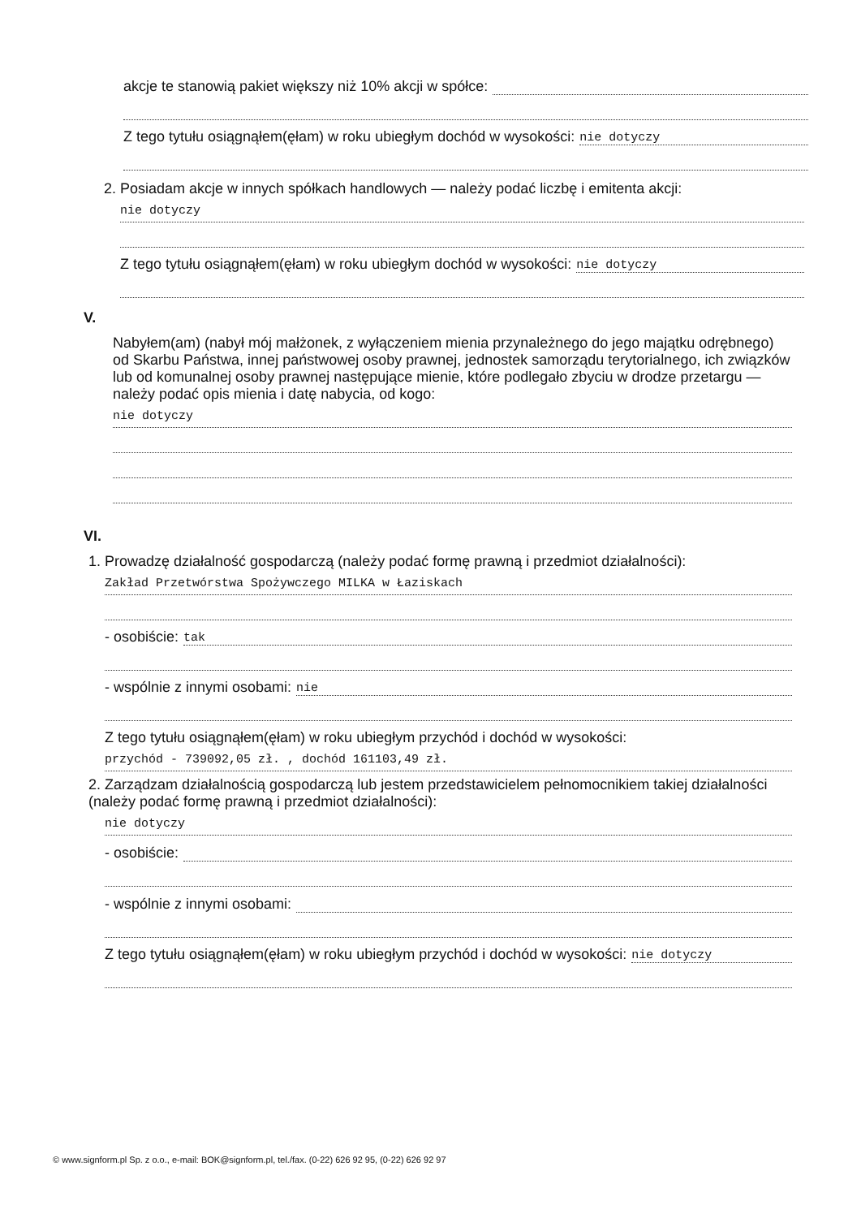akcje te stanowią pakiet większy niż 10% akcji w spółce:
Z tego tytułu osiągnąłem(ęłam) w roku ubiegłym dochód w wysokości: nie dotyczy
2. Posiadam akcje w innych spółkach handlowych — należy podać liczbę i emitenta akcji:
nie dotyczy
Z tego tytułu osiągnąłem(ęłam) w roku ubiegłym dochód w wysokości: nie dotyczy
V.
Nabyłem(am) (nabył mój małżonek, z wyłączeniem mienia przynależnego do jego majątku odrębnego) od Skarbu Państwa, innej państwowej osoby prawnej, jednostek samorządu terytorialnego, ich związków lub od komunalnej osoby prawnej następujące mienie, które podlegało zbyciu w drodze przetargu — należy podać opis mienia i datę nabycia, od kogo:
nie dotyczy
VI.
1. Prowadzę działalność gospodarczą (należy podać formę prawną i przedmiot działalności):
Zakład Przetwórstwa Spożywczego MILKA w Łaziskach
- osobiście: tak
- wspólnie z innymi osobami: nie
Z tego tytułu osiągnąłem(ęłam) w roku ubiegłym przychód i dochód w wysokości:
przychód - 739092,05 zł. , dochód 161103,49 zł.
2. Zarządzam działalnością gospodarczą lub jestem przedstawicielem pełnomocnikiem takiej działalności (należy podać formę prawną i przedmiot działalności):
nie dotyczy
- osobiście:
- wspólnie z innymi osobami:
Z tego tytułu osiągnąłem(ęłam) w roku ubiegłym przychód i dochód w wysokości: nie dotyczy
© www.signform.pl Sp. z o.o., e-mail: BOK@signform.pl, tel./fax. (0-22) 626 92 95, (0-22) 626 92 97